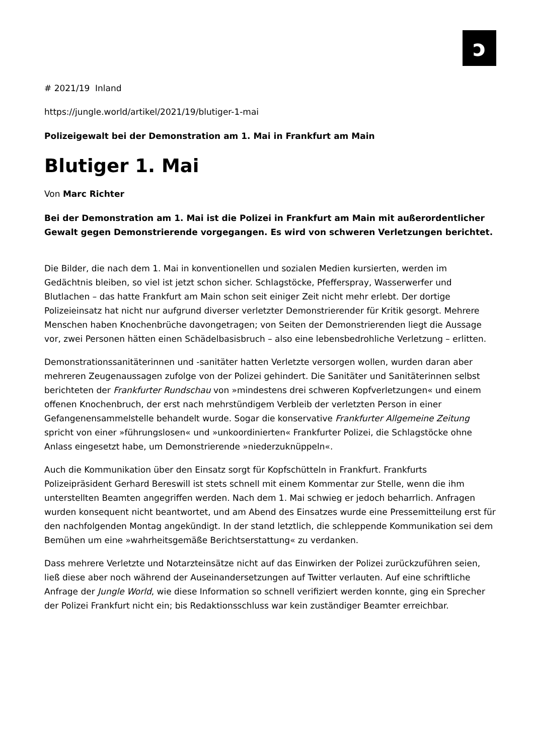ɔ
# 2021/19 Inland
https://jungle.world/artikel/2021/19/blutiger-1-mai
Polizeigewalt bei der Demonstration am 1. Mai in Frankfurt am Main
Blutiger 1. Mai
Von Marc Richter
Bei der Demonstration am 1. Mai ist die Polizei in Frankfurt am Main mit außerordentlicher Gewalt gegen Demonstrierende vorgegangen. Es wird von schweren Verletzungen berichtet.
Die Bilder, die nach dem 1. Mai in konventionellen und sozialen Medien kursierten, werden im Gedächtnis bleiben, so viel ist jetzt schon sicher. Schlagstöcke, Pfefferspray, Wasserwerfer und Blutlachen – das hatte Frankfurt am Main schon seit einiger Zeit nicht mehr erlebt. Der dortige Polizeieinsatz hat nicht nur aufgrund diverser verletzter Demonstrierender für Kritik gesorgt. Mehrere Menschen haben Knochenbrüche davongetragen; von Seiten der Demonstrierenden liegt die Aussage vor, zwei Personen hätten einen Schädelbasisbruch – also eine lebensbedrohliche Verletzung – erlitten.
Demonstrationssanitäterinnen und -sanitäter hatten Verletzte versorgen wollen, wurden daran aber mehreren Zeugenaussagen zufolge von der Polizei gehindert. Die Sanitäter und Sanitäterinnen selbst berichteten der Frankfurter Rundschau von »mindestens drei schweren Kopfverletzungen« und einem offenen Knochenbruch, der erst nach mehrstündigem Verbleib der verletzten Person in einer Gefangenensammelstelle behandelt wurde. Sogar die konservative Frankfurter Allgemeine Zeitung spricht von einer »führungslosen« und »unkoordinierten« Frankfurter Polizei, die Schlagstöcke ohne Anlass eingesetzt habe, um Demonstrierende »niederzuknüppeln«.
Auch die Kommunikation über den Einsatz sorgt für Kopfschütteln in Frankfurt. Frankfurts Polizeipräsident Gerhard Bereswill ist stets schnell mit einem Kommentar zur Stelle, wenn die ihm unterstellten Beamten angegriffen werden. Nach dem 1. Mai schwieg er jedoch beharrlich. Anfragen wurden konsequent nicht beantwortet, und am Abend des Einsatzes wurde eine Pressemitteilung erst für den nachfolgenden Montag angekündigt. In der stand letztlich, die schleppende Kommunikation sei dem Bemühen um eine »wahrheitsgemäße Berichtserstattung« zu verdanken.
Dass mehrere Verletzte und Notarzteinsätze nicht auf das Einwirken der Polizei zurückzuführen seien, ließ diese aber noch während der Auseinandersetzungen auf Twitter verlauten. Auf eine schriftliche Anfrage der Jungle World, wie diese Information so schnell verifiziert werden konnte, ging ein Sprecher der Polizei Frankfurt nicht ein; bis Redaktionsschluss war kein zuständiger Beamter erreichbar.